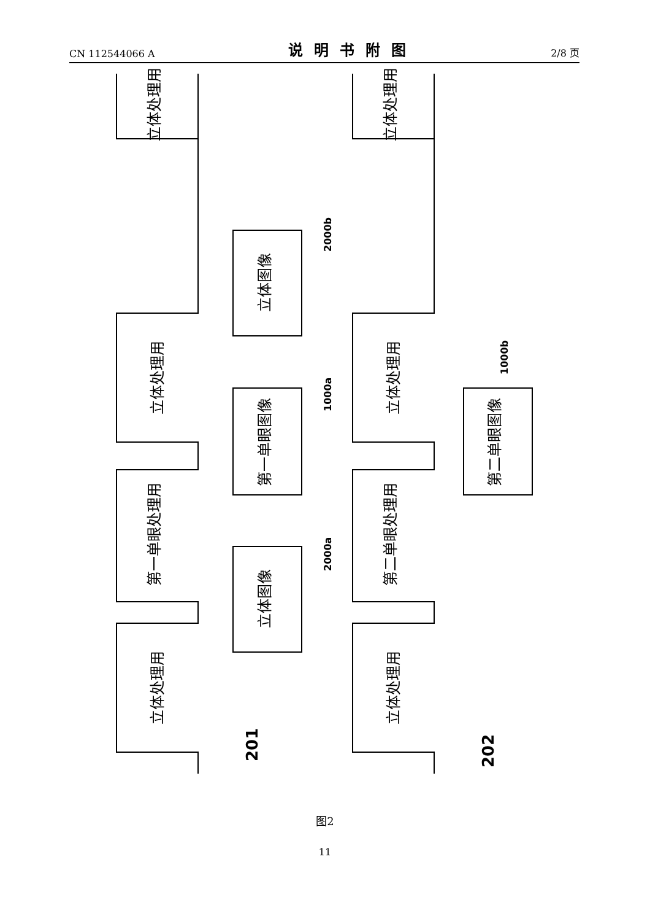CN 112544066 A 说明书附图 2/8 页
立体处理用
立体处理用
立体处理用
立体处理用
第一单眼处理用
第二单眼处理用
立体处理用
立体处理用
立体图像
第一单眼图像
立体图像
第二单眼图像
2000b
1000a
2000a
1000b
201
202
图2
11